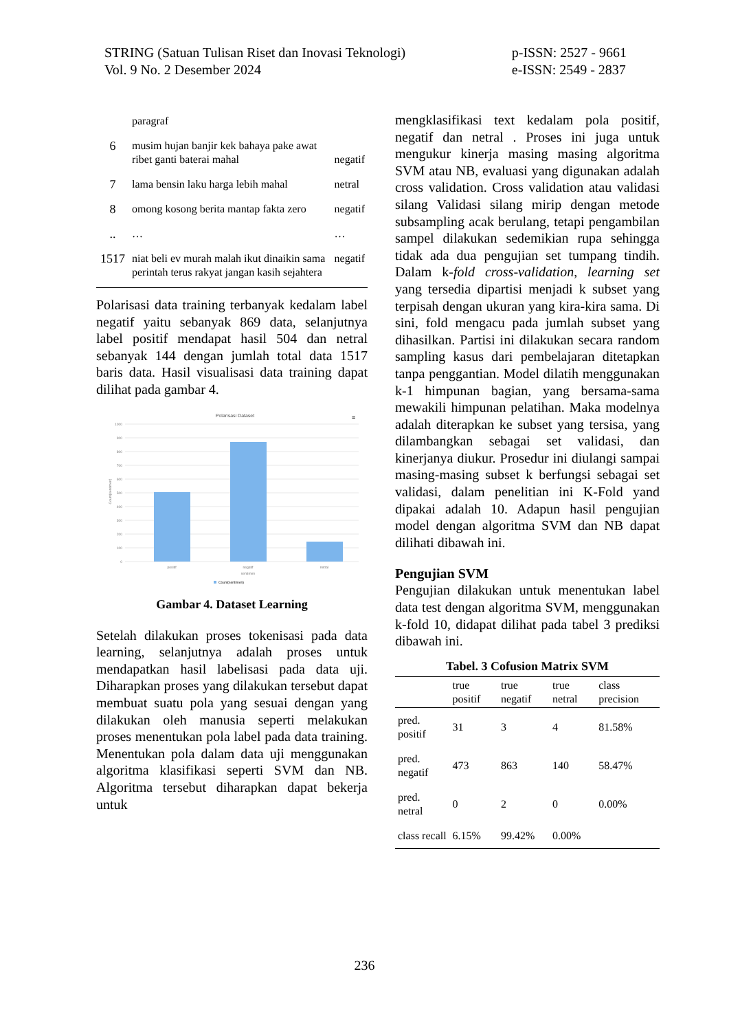STRING (Satuan Tulisan Riset dan Inovasi Teknologi)
Vol. 9 No. 2 Desember 2024
p-ISSN: 2527 - 9661
e-ISSN: 2549 - 2837
| | paragraf | |
| 6 | musim hujan banjir kek bahaya pake awat ribet ganti baterai mahal | negatif |
| 7 | lama bensin laku harga lebih mahal | netral |
| 8 | omong kosong berita mantap fakta zero | negatif |
| .. | … | … |
| 1517 | niat beli ev murah malah ikut dinaikin sama perintah terus rakyat jangan kasih sejahtera | negatif |
Polarisasi data training terbanyak kedalam label negatif yaitu sebanyak 869 data, selanjutnya label positif mendapat hasil 504 dan netral sebanyak 144 dengan jumlah total data 1517 baris data. Hasil visualisasi data training dapat dilihat pada gambar 4.
Polarisasi Dataset
≡
1000
900
800
700
600
500
400
300
200
100
0
Count(sentimen)
positif
negatif
netral
sentimen
Count(sentimen)
Gambar 4. Dataset Learning
Setelah dilakukan proses tokenisasi pada data learning, selanjutnya adalah proses untuk mendapatkan hasil labelisasi pada data uji. Diharapkan proses yang dilakukan tersebut dapat membuat suatu pola yang sesuai dengan yang dilakukan oleh manusia seperti melakukan proses menentukan pola label pada data training. Menentukan pola dalam data uji menggunakan algoritma klasifikasi seperti SVM dan NB. Algoritma tersebut diharapkan dapat bekerja untuk
mengklasifikasi text kedalam pola positif, negatif dan netral . Proses ini juga untuk mengukur kinerja masing masing algoritma SVM atau NB, evaluasi yang digunakan adalah cross validation. Cross validation atau validasi silang Validasi silang mirip dengan metode subsampling acak berulang, tetapi pengambilan sampel dilakukan sedemikian rupa sehingga tidak ada dua pengujian set tumpang tindih. Dalam k-fold cross-validation, learning set yang tersedia dipartisi menjadi k subset yang terpisah dengan ukuran yang kira-kira sama. Di sini, fold mengacu pada jumlah subset yang dihasilkan. Partisi ini dilakukan secara random sampling kasus dari pembelajaran ditetapkan tanpa penggantian. Model dilatih menggunakan k-1 himpunan bagian, yang bersama-sama mewakili himpunan pelatihan. Maka modelnya adalah diterapkan ke subset yang tersisa, yang dilambangkan sebagai set validasi, dan kinerjanya diukur. Prosedur ini diulangi sampai masing-masing subset k berfungsi sebagai set validasi, dalam penelitian ini K-Fold yand dipakai adalah 10. Adapun hasil pengujian model dengan algoritma SVM dan NB dapat dilihati dibawah ini.
Pengujian SVM
Pengujian dilakukan untuk menentukan label data test dengan algoritma SVM, menggunakan k-fold 10, didapat dilihat pada tabel 3 prediksi dibawah ini.
Tabel. 3 Cofusion Matrix SVM
| | true positif | true negatif | true netral | class precision |
| --- | --- | --- | --- | --- |
| pred. positif | 31 | 3 | 4 | 81.58% |
| pred. negatif | 473 | 863 | 140 | 58.47% |
| pred. netral | 0 | 2 | 0 | 0.00% |
| class recall | 6.15% | 99.42% | 0.00% | |
236